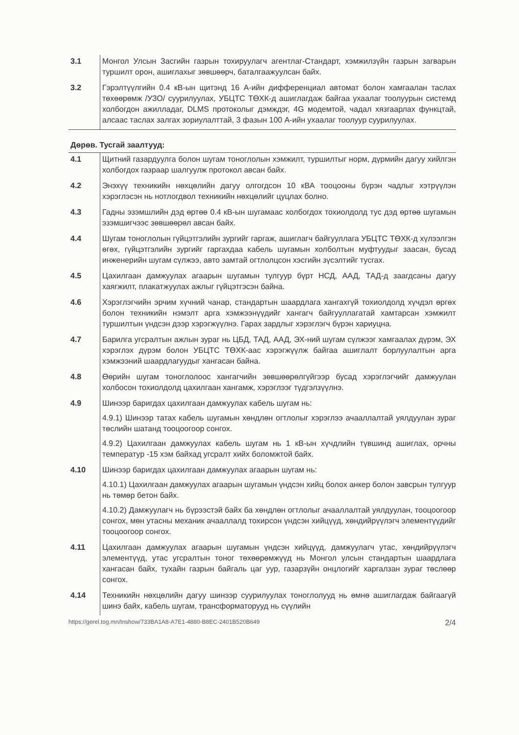| 3.1 | Монгол Улсын Засгийн газрын тохируулагч агентлаг-Стандарт, хэмжилзүйн газрын загварын туршилт орон, ашиглахыг зөвшөөрч, баталгаажуулсан байх. |
| 3.2 | Гэрэлтүүлгийн 0.4 кВ-ын щитэнд 16 А-ийн дифференциал автомат болон хамгаалан таслах төхөөрөмж /УЗО/ суурилуулах, УБЦТС ТӨХК-д ашиглагдаж байгаа ухаалаг тоолуурын системд холбогдон ажилладаг, DLMS протоколыг дэмждэг, 4G модемтой, чадал хязгаарлах функцтай, алсаас таслах залгах зориулалттай, 3 фазын 100 А-ийн ухаалаг тоолуур суурилуулах. |
Дөрөв. Тусгай заалтууд:
| 4.1 | Щитний газардуулга болон шугам тоноглолын хэмжилт, туршилтыг норм, дүрмийн дагуу хийлгэн холбогдох газраар шалгуулж протокол авсан байх. |
| 4.2 | Энэхүү техникийн нөхцөлийн дагуу олгогдсон 10 кВА тооцооны бүрэн чадлыг хэтрүүлэн хэрэглэсэн нь нотлогдвол техникийн нөхцөлийг цуцлах болно. |
| 4.3 | Гадны эзэмшлийн дэд өртөө 0.4 кВ-ын шугамаас холбогдох тохиолдолд тус дэд өртөө шугамын эзэмшигчээс зөвшөөрөл авсан байх. |
| 4.4 | Шугам тоноглолын гүйцэтгэлийн зургийг гаргаж, ашиглагч байгууллага УБЦТС ТӨХК-д хүлээлгэн өгөх, гүйцэтгэлийн зургийг гаргахдаа кабель шугамын холболтын муфтуудыг заасан, бусад инженерийн шугам сүлжээ, авто замтай огтлолцсон хэсгийн зүсэлтийг тусгах. |
| 4.5 | Цахилгаан дамжуулах агаарын шугамын тулгуур бүрт НСД, ААД, ТАД-д заагдсаны дагуу хаягжилт, плакатжуулах ажлыг гүйцэтгэсэн байна. |
| 4.6 | Хэрэглэгчийн эрчим хүчний чанар, стандартын шаардлага хангахгүй тохиолдолд хүчдэл өргөх болон техникийн нэмэлт арга хэмжээнүүдийг хангагч байгууллагатай хамтарсан хэмжилт туршилтын үндсэн дээр хэрэгжүүлнэ. Гарах зардлыг хэрэглэгч бүрэн хариуцна. |
| 4.7 | Барилга угсралтын ажлын зураг нь ЦБД, ТАД, ААД, ЭХ-ний шугам сүлжээг хамгаалах дүрэм, ЭХ хэрэглэх дүрэм болон УБЦТС ТӨХК-аас хэрэгжүүлж байгаа ашиглалт борлуулалтын арга хэмжээний шаардлагуудыг хангасан байна. |
| 4.8 | Өөрийн шугам тоноглолоос хангагчийн зөвшөөрөлгүйгээр бусад хэрэглэгчийг дамжуулан холбосон тохиолдолд цахилгаан хангамж, хэрэглээг түдгэлзүүлнэ. |
| 4.9 | Шинээр баригдах цахилгаан дамжуулах кабель шугам нь: 4.9.1) Шинээр татах кабель шугамын хөндлөн огтлолыг хэрэглээ ачааллалтай уялдуулан зураг төслийн шатанд тооцоогоор сонгох. 4.9.2) Цахилгаан дамжуулах кабель шугам нь 1 кВ-ын хүчдлийн түвшинд ашиглах, орчны температур -15 хэм байхад угсралт хийх боломжтой байх. |
| 4.10 | Шинээр баригдах цахилгаан дамжуулах агаарын шугам нь: 4.10.1) Цахилгаан дамжуулах агаарын шугамын үндсэн хийц болох анкер болон завсрын тулгуур нь төмөр бетон байх. 4.10.2) Дамжуулагч нь бүрээстэй байх ба хөндлөн огтлолыг ачааллалтай уялдуулан, тооцоогоор сонгох, мөн утасны механик ачааллалд тохирсон үндсэн хийцүүд, хөндийрүүлэгч элементүүдийг тооцоогоор сонгох. |
| 4.11 | Цахилгаан дамжуулах агаарын шугамын үндсэн хийцүүд, дамжуулагч утас, хөндийрүүлэгч элементүүд, утас угсралтын тоног төхөөрөмжүүд нь Монгол улсын стандартын шаардлага хангасан байх, тухайн газрын байгаль цаг уур, газарзүйн онцлогийг харгалзан зураг төслөөр сонгох. |
| 4.14 | Техникийн нөхцөлийн дагуу шинээр суурилуулах тоноглолууд нь өмнө ашиглагдаж байгаагүй шинэ байх, кабель шугам, трансформаторууд нь сүүлийн |
https://gerel.tog.mn/tnshow/733BA1A8-A7E1-4880-B8EC-2401B520B649 2/4